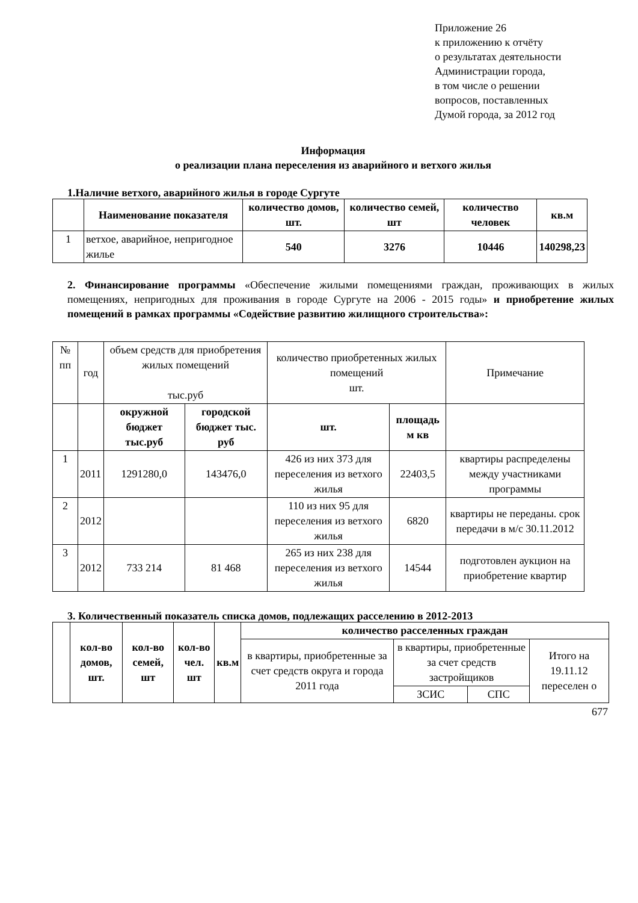Приложение 26
к приложению к отчёту
о результатах деятельности
Администрации города,
в том числе о решении
вопросов, поставленных
Думой города, за 2012 год
Информация
о реализации плана переселения из аварийного и ветхого жилья
1.Наличие ветхого, аварийного жилья в городе Сургуте
| | Наименование показателя | количество домов, шт. | количество семей, шт | количество человек | кв.м |
| --- | --- | --- | --- | --- | --- |
| 1 | ветхое, аварийное, непригодное жилье | 540 | 3276 | 10446 | 140298,23 |
2. Финансирование программы «Обеспечение жилыми помещениями граждан, проживающих в жилых помещениях, непригодных для проживания в городе Сургуте на 2006 - 2015 годы» и приобретение жилых помещений в рамках программы «Содействие развитию жилищного строительства»:
| № пп | год | объем средств для приобретения жилых помещений тыс.руб | | количество приобретенных жилых помещений шт. | | Примечание |
| | | окружной бюджет тыс.руб | городской бюджет тыс. руб | шт. | площадь м кв | |
| 1 | 2011 | 1291280,0 | 143476,0 | 426 из них 373 для переселения из ветхого жилья | 22403,5 | квартиры распределены между участниками программы |
| 2 | 2012 | | | 110 из них 95 для переселения из ветхого жилья | 6820 | квартиры не переданы. срок передачи в м/с 30.11.2012 |
| 3 | 2012 | 733 214 | 81 468 | 265 из них 238 для переселения из ветхого жилья | 14544 | подготовлен аукцион на приобретение квартир |
3. Количественный показатель списка домов, подлежащих расселению в 2012-2013
| | кол-во домов, шт. | кол-во семей, шт | кол-во чел. шт | кв.м | количество расселенных граждан | | | |
| | | | | | в квартиры, приобретенные за счет средств округа и города 2011 года | в квартиры, приобретенные за счет средств застройщиков | | Итого на 19.11.12 переселен о |
| | | | | | | ЗСИС | СПС | |
677